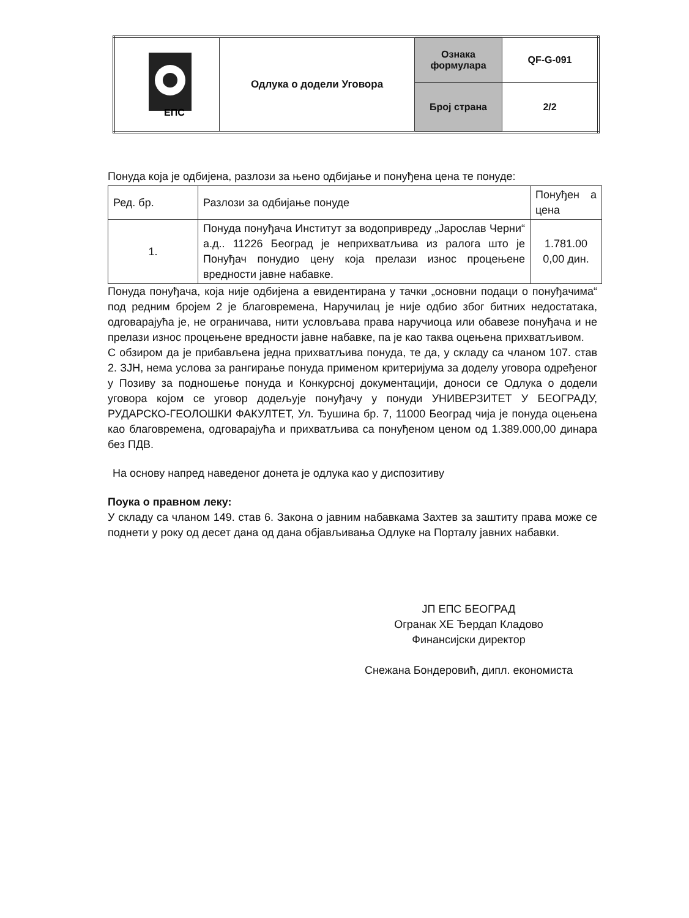| ЕПС | Одлука о додели Уговора | Ознака формулара | QF-G-091 |
| | | Број страна | 2/2 |
Понуда која је одбијена, разлози за њено одбијање и понуђена цена те понуде:
| Ред. бр. | Разлози за одбијање понуде | Понуђен а цена |
| --- | --- | --- |
| 1. | Понуда понуђача Институт за водопривреду „Јарослав Черни“ а.д.. 11226 Београд је неприхватљива из ралога што је Понуђач понудио цену која прелази износ процењене вредности јавне набавке. | 1.781.00 0,00 дин. |
Понуда понуђача, која није одбијена а евидентирана у тачки „основни подаци о понуђачима“ под редним бројем 2 је благовремена, Наручилац је није одбио због битних недостатака, одговарајућа је, не ограничава, нити условљава права наручиоца или обавезе понуђача и не прелази износ процењене вредности јавне набавке, па је као таква оцењена прихватљивом.
С обзиром да је прибављена једна прихватљива понуда, те да, у складу са чланом 107. став 2. ЗЈН, нема услова за рангирање понуда применом критеријума за доделу уговора одређеног у Позиву за подношење понуда и Конкурсној документацији, доноси се Одлука о додели уговора којом се уговор додељује понуђачу у понуди УНИВЕРЗИТЕТ У БЕОГРАДУ, РУДАРСКО-ГЕОЛОШКИ ФАКУЛТЕТ, Ул. Ђушина бр. 7, 11000 Београд чија је понуда оцењена као благовремена, одговарајућа и прихватљива са понуђеном ценом од 1.389.000,00 динара без ПДВ.
На основу напред наведеног донета је одлука као у диспозитиву
Поука о правном леку:
У складу са чланом 149. став 6. Закона о јавним набавкама Захтев за заштиту права може се поднети у року од десет дана од дана објављивања Одлуке на Порталу јавних набавки.
ЈП ЕПС БЕОГРАД
Огранак ХЕ Ђердап Кладово
Финансијски директор
Снежана Бондеровић, дипл. економиста